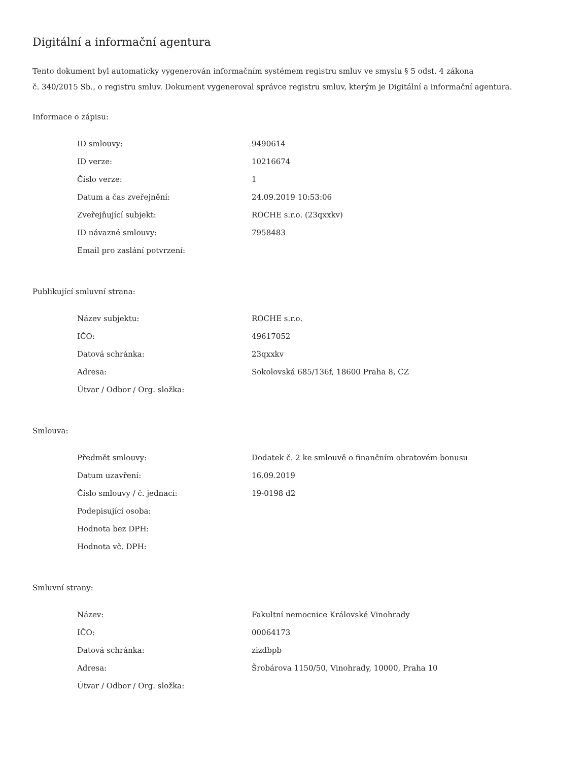Digitální a informační agentura
Tento dokument byl automaticky vygenerován informačním systémem registru smluv ve smyslu § 5 odst. 4 zákona
č. 340/2015 Sb., o registru smluv. Dokument vygeneroval správce registru smluv, kterým je Digitální a informační agentura.
Informace o zápisu:
| ID smlouvy: | 9490614 |
| ID verze: | 10216674 |
| Číslo verze: | 1 |
| Datum a čas zveřejnění: | 24.09.2019 10:53:06 |
| Zveřejňující subjekt: | ROCHE s.r.o. (23qxxkv) |
| ID návazné smlouvy: | 7958483 |
| Email pro zaslání potvrzení: | |
Publikující smluvní strana:
| Název subjektu: | ROCHE s.r.o. |
| IČO: | 49617052 |
| Datová schránka: | 23qxxkv |
| Adresa: | Sokolovská 685/136f, 18600 Praha 8, CZ |
| Útvar / Odbor / Org. složka: | |
Smlouva:
| Předmět smlouvy: | Dodatek č. 2 ke smlouvě o finančním obratovém bonusu |
| Datum uzavření: | 16.09.2019 |
| Číslo smlouvy / č. jednací: | 19-0198 d2 |
| Podepisující osoba: | |
| Hodnota bez DPH: | |
| Hodnota vč. DPH: | |
Smluvní strany:
| Název: | Fakultní nemocnice Královské Vinohrady |
| IČO: | 00064173 |
| Datová schránka: | zizdbpb |
| Adresa: | Šrobárova 1150/50, Vinohrady, 10000, Praha 10 |
| Útvar / Odbor / Org. složka: | |